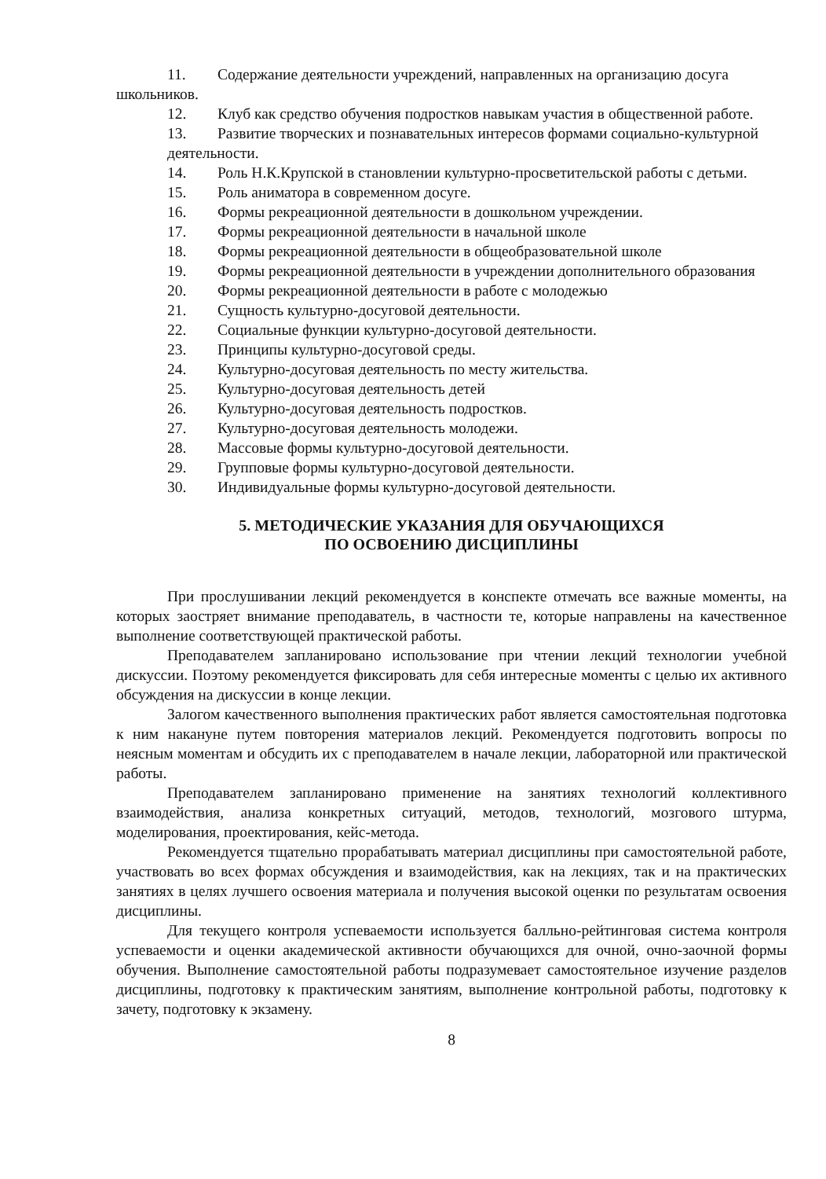11. Содержание деятельности учреждений, направленных на организацию досуга школьников.
12. Клуб как средство обучения подростков навыкам участия в общественной работе.
13. Развитие творческих и познавательных интересов формами социально-культурной
деятельности.
14. Роль Н.К.Крупской в становлении культурно-просветительской работы с детьми.
15. Роль аниматора в современном досуге.
16. Формы рекреационной деятельности в дошкольном учреждении.
17. Формы рекреационной деятельности в начальной школе
18. Формы рекреационной деятельности в общеобразовательной школе
19. Формы рекреационной деятельности в учреждении дополнительного образования
20. Формы рекреационной деятельности в работе с молодежью
21. Сущность культурно-досуговой деятельности.
22. Социальные функции культурно-досуговой деятельности.
23. Принципы культурно-досуговой среды.
24. Культурно-досуговая деятельность по месту жительства.
25. Культурно-досуговая деятельность детей
26. Культурно-досуговая деятельность подростков.
27. Культурно-досуговая деятельность молодежи.
28. Массовые формы культурно-досуговой деятельности.
29. Групповые формы культурно-досуговой деятельности.
30. Индивидуальные формы культурно-досуговой деятельности.
5. МЕТОДИЧЕСКИЕ УКАЗАНИЯ ДЛЯ ОБУЧАЮЩИХСЯ
ПО ОСВОЕНИЮ ДИСЦИПЛИНЫ
При прослушивании лекций рекомендуется в конспекте отмечать все важные моменты, на которых заостряет внимание преподаватель, в частности те, которые направлены на качественное выполнение соответствующей практической работы.
Преподавателем запланировано использование при чтении лекций технологии учебной дискуссии. Поэтому рекомендуется фиксировать для себя интересные моменты с целью их активного обсуждения на дискуссии в конце лекции.
Залогом качественного выполнения практических работ является самостоятельная подготовка к ним накануне путем повторения материалов лекций. Рекомендуется подготовить вопросы по неясным моментам и обсудить их с преподавателем в начале лекции, лабораторной или практической работы.
Преподавателем запланировано применение на занятиях технологий коллективного взаимодействия, анализа конкретных ситуаций, методов, технологий, мозгового штурма, моделирования, проектирования, кейс-метода.
Рекомендуется тщательно прорабатывать материал дисциплины при самостоятельной работе, участвовать во всех формах обсуждения и взаимодействия, как на лекциях, так и на практических занятиях в целях лучшего освоения материала и получения высокой оценки по результатам освоения дисциплины.
Для текущего контроля успеваемости используется балльно-рейтинговая система контроля успеваемости и оценки академической активности обучающихся для очной, очно-заочной формы обучения. Выполнение самостоятельной работы подразумевает самостоятельное изучение разделов дисциплины, подготовку к практическим занятиям, выполнение контрольной работы, подготовку к зачету, подготовку к экзамену.
8